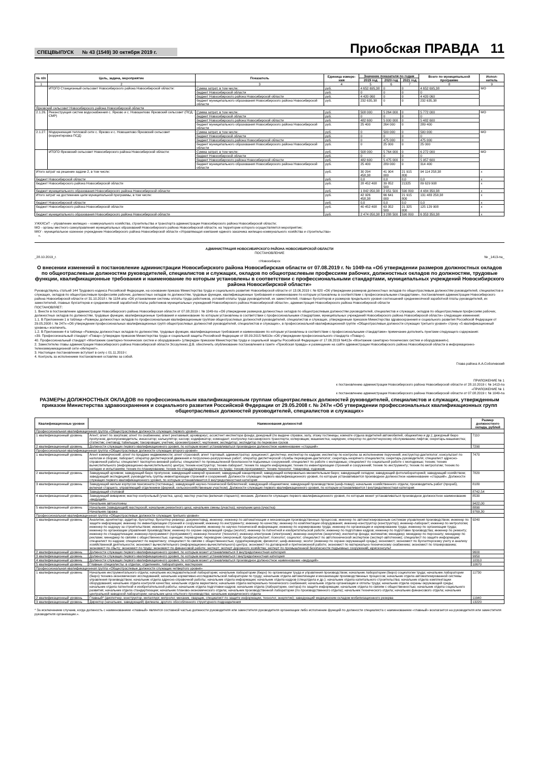СПЕЦВЫПУСК № 43 (1549) 30 октября 2019 г.
Приобская ПРАВДА 11
| № п/п | Цель, задача, мероприятие | Показатель | Единица измере-ния | Значение показателя по годам | | | Всего по муниципальной программе | Испол-нитель |
| --- | --- | --- | --- | --- | --- | --- | --- | --- |
| | | | | 2019 год | 2020 год | 2021 год | | |
| 1 | 2 | 3 | 4 | 5 | 6 | 7 | 8 | 9 |
| | ИТОГО Станционный сельсовет Новосибирского района Новосибирской области: | Сумма затрат, в том числе: | руб. | 4 652 695,38 | 0 | 0 | 4 652 695,38 | МО |
| | | бюджет Новосибирской области | руб. | 0 | 0 | 0 | 0 | |
| | | бюджет Новосибирского района Новосибирской области | руб. | 4 420 060 | 0 | 0 | 4 420 060 | |
| | | бюджет муниципального образования Новосибирского района Новосибирской области | руб. | 232 635,38 | 0 | 0 | 232 635,38 | |
| Ярковский сельсовет Новосибирского района Новосибирской области | | | | | | | | |
| 2.1.26. | Реконструкция систем водоснабжения с. Ярково и с. Новошилово Ярковский сельсовет (ПСД, СМР) | Сумма затрат, в том числе: | руб. | 508 000 | 5 264 000 | 0 | 5 772 000 | МО |
| | | бюджет Новосибирской области | руб. | 0 | 0 | 0 | 0 | |
| | | бюджет Новосибирского района Новосибирской области | руб. | 482 600 | 5 000 000 | 0 | 5 482 600 | |
| | | бюджет муниципального образования Новосибирского района Новосибирской области | руб. | 25 400 | 264 000 | 0 | 289 400 | |
| 2.1.27. | Модернизация тепловой сети с. Ярково и с. Новошилово Ярковский сельсовет (корректировка ПСД) | Сумма затрат, в том числе: | руб. | 0 | 500 000 | 0 | 500 000 | МО |
| | | бюджет Новосибирской области | руб. | 0 | 0 | 0 | 0 | |
| | | бюджет Новосибирского района Новосибирской области | руб. | 0 | 475 000 | 0 | 475 000 | |
| | | бюджет муниципального образования Новосибирского района Новосибирской области | руб. | 0 | 25 000 | 0 | 25 000 | |
| | ИТОГО Ярковский сельсовет Новосибирского района Новосибирской области: | Сумма затрат, в том числе: | руб. | 508 000 | 5 764 000 | 0 | 6 272 000 | МО |
| | | бюджет Новосибирской области | руб. | 0 | 0 | 0 | 0 | |
| | | бюджет Новосибирского района Новосибирской области | руб. | 482 600 | 5 475 000 | 0 | 5 957 600 | |
| | | бюджет муниципального образования Новосибирского района Новосибирской области | руб. | 25 400 | 289 000 | 0 | 314 400 | |
| Итого затрат на решение задачи 2, в том числе: | | | руб. | 30 294 458,38 | 41 904 000 | 21 915 800 | 94 114 258,38 | х |
| бюджет Новосибирской области | | | руб. | 0,0 | 0,0 | 0,0 | 0,0 | х |
| бюджет Новосибирского района Новосибирской области | | | руб. | 28 452 408 | 39 852 500 | 21325 | 89 629 908 | х |
| бюджет муниципального образования Новосибирского района Новосибирской области | | | руб. | 1 842 050,38 | 2 051 500 | 590 800 | 4 484 350,38 | х |
| Итого затрат на достижение цели муниципальной программы, в том числе: | | | руб. | 42 926 458,38 | 66 641 000 | 21 915 800 | 131 483 258,38 | х |
| бюджет Новосибирской области | | | руб. | 0,0 | 0,0 | 0,0 | 0,0 | х |
| бюджет Новосибирского района Новосибирской области | | | руб. | 40 452 408 | 63 352 500 | 21 325 000 | 125 129 908 | х |
| бюджет муниципального образования Новосибирского района Новосибирской области | | | руб. | 2 474 050,38 | 3 288 500 | 590 800 | 6 353 350,38 | х |
УЖКХСиТ – управление жилищно – коммунального хозяйства, строительства и транспорта администрации Новосибирского района Новосибирской области;
МО - органы местного самоуправления муниципальных образований Новосибирского района Новосибирской области, на территории которого осуществляется мероприятие;
МКУ - муниципальное казенное учреждение Новосибирского района Новосибирской области «Управляющая компания единого заказчика жилищно-коммунального хозяйства и строительства»
».
АДМИНИСТРАЦИЯ НОВОСИБИРСКОГО РАЙОНА НОВОСИБИРСКОЙ ОБЛАСТИ
ПОСТАНОВЛЕНИЕ
_28.10.2019_г. № _1413-па_
г.Новосибирск
О внесении изменений в постановление администрации Новосибирского района Новосибирская области от 07.08.2019 г. № 1049-па «Об утверждении размеров должностных окладов по общеотраслевым должностям руководителей, специалистов и служащих, окладов по общеотраслевым профессиям рабочих, должностных окладов по должностям, трудовые функции, квалификационные требования и наименование по которым установлены в соответствии с профессиональными стандартами, муниципальных учреждений Новосибирского района Новосибирской области»
Руководствуясь статьей 144 Трудового кодекса Российской Федерации, на основании приказа Министерства труда и социального развития Новосибирской области от 13.06.2019 г. № 620 «Об утверждении размеров должностных окладов по общеотраслевым должностям руководителей, специалистов и служащих, окладов по общеотраслевым профессиям рабочих, должностных окладов по должностям, трудовые функции, квалификационные требования и наименование по которым установлены в соответствии с профессиональными стандартами», постановления администрации Новосибирского района Новосибирской области от 31.10.2018 г. № 1184-апа «Об установлении системы оплаты труда работников, условий оплаты труда руководителей, их заместителей, главных бухгалтеров и размеров предельного уровня соотношений среднемесячной заработной платы руководителей, их заместителей, главных бухгалтеров и среднемесячной заработной платы работников муниципальных учреждений Новосибирского района Новосибирской области», администрация Новосибирского района Новосибирской области
ПОСТАНОВЛЯЕТ:
1. Внести в постановление администрации Новосибирского района Новосибирская области от 07.08.2019 г. № 1049-па «Об утверждении размеров должностных окладов по общеотраслевым должностям руководителей, специалистов и служащих, окладов по общеотраслевым профессиям рабочих, должностных окладов по должностям, трудовые функции, квалификационные требования и наименование по которым установлены в соответствии с профессиональными стандартами, муниципальных учреждений Новосибирского района Новосибирской области» следующие изменения:
1.1. В Приложении 1 в таблице «Размеры должностных окладов по профессиональным квалификационным группам общеотраслевых должностей руководителей, специалистов и служащих, утвержденным приказом Министерства здравоохранения и социального развития Российской Федерации от 29.05.2008 г. № 247н «Об утверждении профессиональных квалификационных групп общеотраслевых должностей руководителей, специалистов и служащих», в профессиональной квалификационной группе «Общеотраслевые должности служащих третьего уровня» строку «5 квалификационный уровень» исключить.
1.2. В Приложении 4 в таблице «Размеры должностных окладов по должностям, трудовые функции, квалификационные требования и наименование по которым установлены в соответствии с профессиональными стандартами» примечание дополнить пунктами следующего содержания:
«39. Профессиональный стандарт «Повар» (утвержден приказом Министерства труда и социальной защиты Российской Федерации от 08.09.2015 №610н «Об утверждении профессионального стандарта «Повар»).
40. Профессиональный стандарт «Монтажник санитарно-технических систем и оборудования» (утвержден приказом Министерства труда и социальной защиты Российской Федерации от 17.06.2019 №412н «Монтажник санитарно-технических систем и оборудования»).
2. Заместителю главы администрации Новосибирского района Новосибирской области Эссауленко Д.В. обеспечить опубликование постановления в газете «Приобская правда» и размещение на сайте администрации Новосибирского района Новосибирской области в информационно-телекоммуникационной сети «Интернет».
3. Настоящее постановление вступает в силу с 01.11.2019 г.
4. Контроль за исполнением постановления оставляю за собой.
Глава района А.А.Соболевский
ПРИЛОЖЕНИЕ № 1
к постановлению администрации Новосибирского района Новосибирской области от 28.10.2019 г. № 1413-па
«ПРИЛОЖЕНИЕ № 1
к постановлению администрации Новосибирского района Новосибирской области от 07.08.2019 г. № 1049-па
РАЗМЕРЫ ДОЛЖНОСТНЫХ ОКЛАДОВ по профессиональным квалификационным группам общеотраслевых должностей руководителей, специалистов и служащих, утвержденным приказом Министерства здравоохранения и социального развития Российской Федерации от 29.05.2008 г. № 247н «Об утверждении профессиональных квалификационных групп общеотраслевых должностей руководителей, специалистов и служащих»
| Квалификационные уровни | Наименования должностей | Размер должностного оклада, рублей |
| --- | --- | --- |
| Профессиональная квалификационная группа «Общеотраслевые должности служащих первого уровня» | | |
| 1 квалификационный уровень | Агент; агент по закупкам; агент по снабжению; агент рекламный; архивариус; ассистент инспектора фонда; дежурный (по выдаче справок, залу, этажу гостиницы, комнате отдыха водителей автомобилей, общежитию и др.); дежурный бюро пропусков; делопроизводитель; инкассатор; калькулятор; кассир; кодификатор; комендант; контролер пассажирского транспорта; копировщик; машинистка; нарядчик; оператор по диспетчерскому обслуживанию лифтов; секретарь-машинистка; статистик; счетовод; табельщик; таксировщик; учетчик; хронометражист; чертежник; экспедитор; экспедитор по перевозке грузов | 7110 |
| 2 квалификационный уровень | Должности служащих первого квалификационного уровня, по которым может устанавливаться производное должностное наименование «старший» | 7290 |
| Профессиональная квалификационная группа «Общеотраслевые должности служащих второго уровня» | | |
| 1 квалификационный уровень | Агент коммерческий; агент по продаже недвижимости; агент страховой; агент торговый; администратор; аукционист; диспетчер; инспектор по кадрам; инспектор по контролю за исполнением поручений; инструктор-дактилолог; консультант по налогам и сборам; лаборант; оператор диспетчерской движения и погрузочно-разгрузочных работ; оператор диспетчерской службы переводчик-дактилолог; секретарь незрячего специалиста; секретарь руководителя; специалист адресно-справочной работы; специалист паспортно-визовой работы; специалист по промышленной безопасности подъемных сооружений; специалист по работе с молодежью; специалист по социальной работе с молодежью; техник; техник вычислительного (информационно-вычислительного) центра; техник-конструктор; техник-лаборант; техник по защите информации; техник по инвентаризации строений и сооружений; техник по инструменту; техник по метрологии; техник по наладке и испытаниям; техник по планированию; техник по стандартизации; техник по труду; техник-программист; техник-технолог; товаровед; художник | 7470 |
| 2 квалификационный уровень | Заведующий архивом; заведующий бюро пропусков; заведующий камерой хранения; заведующий канцелярией; заведующий копировально-множительным бюро; заведующий складом; заведующий фотолабораторией; заведующий хозяйством; заведующий экспедицией; руководитель группы инвентаризации строений и сооружений. Должности служащих первого квалификационного уровня, по которым устанавливается производное должностное наименование «старший». Должности служащих первого квалификационного уровня, по которым устанавливается II внутридолжностная категория | 7820 |
| 3 квалификационный уровень | Заведующий жилым корпусом пансионата (гостиницы); заведующий научно-технической библиотекой; заведующий общежитием; заведующий производством (шеф-повар); начальник хозяйственного отдела; производитель работ (прораб), включая старшего; управляющий отделением (фермой, сельскохозяйственным участком). Должности служащих первого квалификационного уровня, по которым устанавливается I внутридолжностная категория | 8180 |
| | Заведующий столовой | 8742,54 |
| 4 квалификационный уровень | Заведующий виварием; мастер контрольный (участка, цеха); мастер участка (включая старшего); механик. Должности служащих первого квалификационного уровня, по которым может устанавливаться производное должностное наименование «ведущий» | 8530 |
| | Начальник автоколонны | 9422,00 |
| 5 квалификационный уровень | Начальник (заведующий) мастерской; начальник ремонтного цеха; начальник смены (участка); начальник цеха (участка) | 8890 |
| | Начальник гаража | 9769,30 |
| Профессиональная квалификационная группа «Общеотраслевые должности служащих третьего уровня» | | |
| 1 квалификационный уровень | Аналитик; архитектор; аудитор; бухгалтер; бухгалтер-ревизор; документовед; инженер; инженер по автоматизации и механизации производственных процессов; инженер по автоматизированным системам управления производством; инженер по защите информации; инженер по инвентаризации строений и сооружений; инженер по инструменту; инженер по качеству; инженер по комплектации оборудования; инженер-конструктор (конструктор); инженер-лаборант; инженер по метрологии; инженер по надзору за строительством; инженер по наладке и испытаниям; инженер по научно-технической информации; инженер по нормированию труда; инженер по организации и нормированию труда; инженер по организации труда; инженер по организации управления производством; инженер по охране окружающей среды (эколог); инженер по патентной и изобретательской работе; инженер по подготовке кадров; инженер по подготовке производства; инженер по ремонту; инженер по стандартизации; инженер-программист (программист); инженер-технолог (технолог); инженер-электроник (электроник); инженер-энергетик (энергетик); инспектор фонда; математик; менеджер; менеджер по персоналу; менеджер по рекламе; менеджер по связям с общественностью; оценщик; переводчик; переводчик синхронный; профконсультант; психолог; социолог; специалист по автотехнической экспертизе (эксперт-автотехник); специалист по защите информации; специалист по кадрам; специалист по маркетингу; специалист по связям с общественностью; сурдопереводчик; физиолог; шеф-инженер; эколог (инженер по охране окружающей среды); экономист; экономист по бухгалтерскому учету и анализу хозяйственной деятельности; экономист вычислительного (информационно-вычислительного) центра; экономист по договорной и претензионной работе; экономист по материально-техническому снабжению; экономист по планированию; экономист по сбыту; экономист по труду; экономист по финансовой работе; эксперт; эксперт дорожного хозяйства; эксперт по промышленной безопасности подъемных сооружений; юрисконсульт | 9240 |
| 2 квалификационный уровень | Должности служащих первого квалификационного уровня, по которым может устанавливаться II внутридолжностная категория | 9600 |
| 3 квалификационный уровень | Должности служащих первого квалификационного уровня, по которым может устанавливаться I внутридолжностная категория | 9950 |
| 4 квалификационный уровень | Должности служащих первого квалификационного уровня, по которым может устанавливаться производное должностное наименование «ведущий» | 10310 |
| 5 квалификационный уровень | Главные специалисты: в отделах, отделениях, лабораториях, мастерских | 10670 |
| Профессиональная квалификационная группа «Общеотраслевые должности служащих четвертого уровня» | | |
| 1 квалификационный уровень | Начальник инструментального отдела; начальник исследовательской лаборатории; начальник лаборатории (бюро) по организации труда и управления производством; начальник лаборатории (бюро) социологии труда; начальник лаборатории (бюро) технико-экономических исследований; начальник нормативно-исследовательской лаборатории по труду; начальник отдела автоматизации и механизации производственных процессов; начальник отдела автоматизированной системы управления производством; начальник отдела адресно-справочной работы; начальник отдела информации; начальник отдела кадров (спецотдела и др.); начальник отдела капитального строительства; начальник отдела комплектации оборудования; начальник отдела контроля качества; начальник отдела маркетинга; начальник отдела материально-технического снабжения; начальник отдела организации и оплаты труда; начальник отдела охраны окружающей среды; начальник отдела патентной и изобретательской работы; начальник отдела подготовки кадров; начальник отдела (лаборатории, сектора) по защите информации; начальник отдела по связям с общественностью; начальник отдела социального развития; начальник отдела стандартизации; начальник планово-экономического отдела; начальник производственной лаборатории (по производственного отдела); начальник технического отдела; начальник финансового отдела; начальник центральной заводской лаборатории; начальник цеха опытного производства; начальник юридического отдела | 11730 |
| 2 квалификационный уровень | Главный* (диспетчер, конструктор, металлург, метролог, механик, сварщик, специалист по защите информации, технолог, энергетик); заведующий медицинским складом мобилизационного резерва | 11940 |
| 3 квалификационный уровень | Директор (начальник, заведующий) филиала, другого обособленного структурного подразделения | 13220 |
* За исключением случаев, когда должность с наименованием «главный» является составной частью должности руководителя или заместителя руководителя организации либо исполнение функций по должности специалиста с наименованием «главный» возлагается на руководителя или заместителя руководителя организации.».